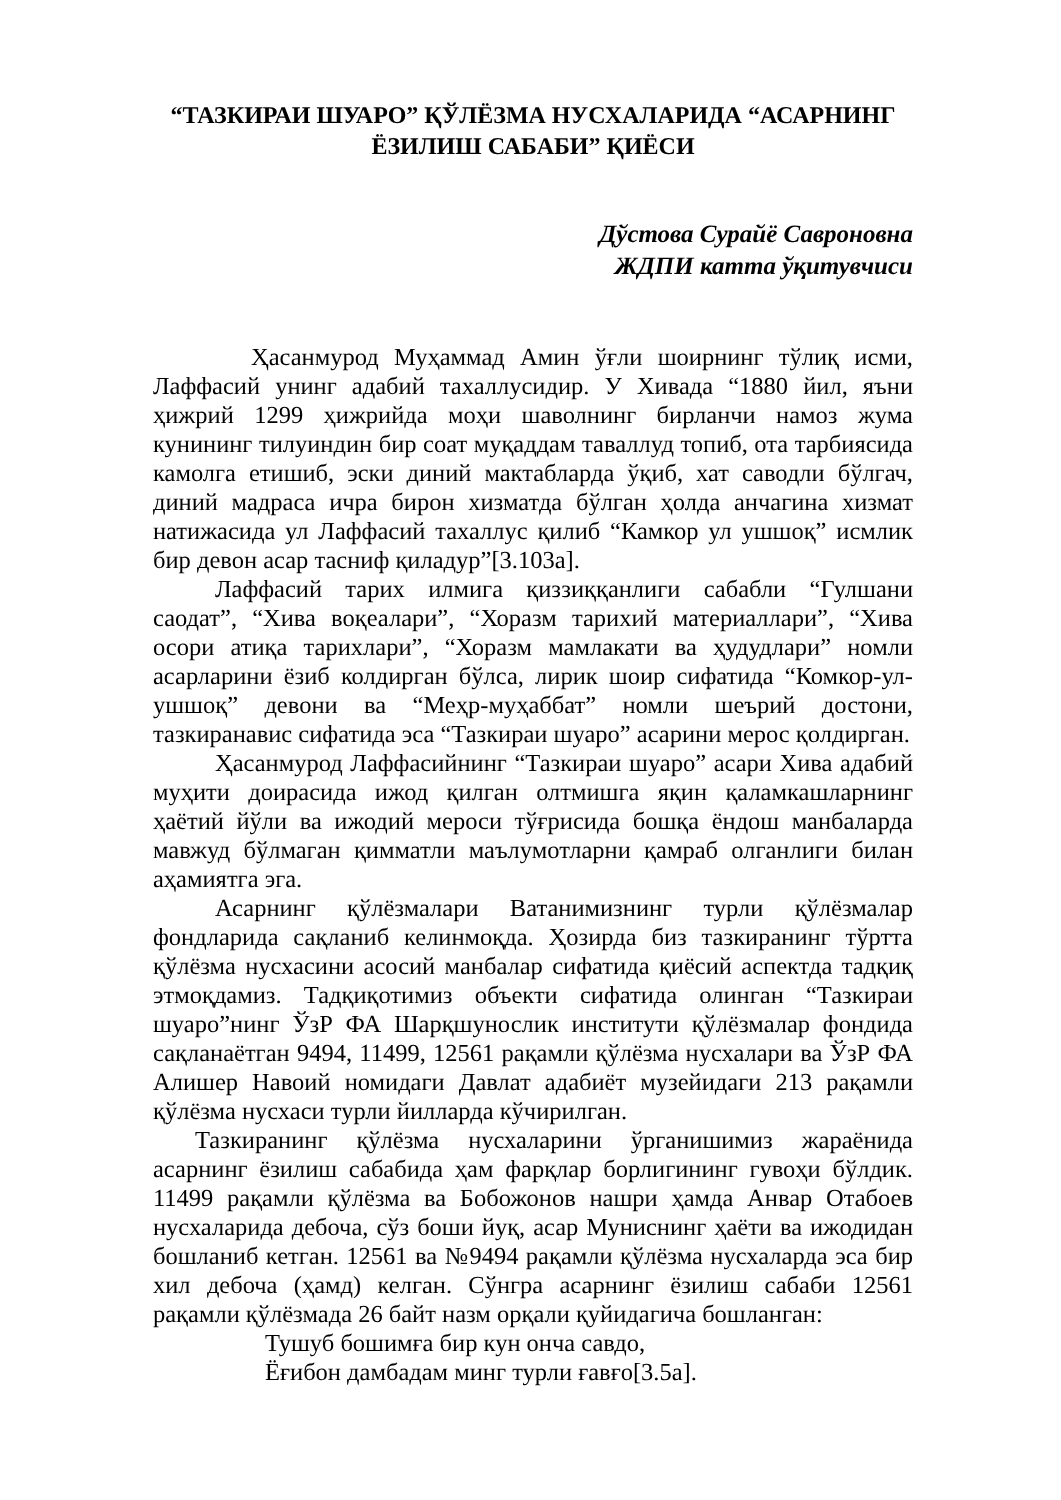“ТАЗКИРАИ ШУАРО” ҚЎЛЁЗМА НУСХАЛАРИДА “АСАРНИНГ
ЁЗИЛИШ САБАБИ” ҚИЁСИ
Дўстова Сурайё Савроновна
ЖДПИ катта ўқитувчиси
Ҳасанмурод Муҳаммад Амин ўғли шоирнинг тўлиқ исми, Лаффасий унинг адабий тахаллусидир. У Хивада “1880 йил, яъни ҳижрий 1299 ҳижрийда моҳи шаволнинг бирланчи намоз жума кунининг тилуиндин бир соат муқаддам таваллуд топиб, ота тарбиясида камолга етишиб, эски диний мактабларда ўқиб, хат саводли бўлгач, диний мадраса ичра бирон хизматда бўлган ҳолда анчагина хизмат натижасида ул Лаффасий тахаллус қилиб “Камкор ул ушшоқ” исмлик бир девон асар тасниф қиладур”[3.103а].
Лаффасий тарих илмига қиззиққанлиги сабабли “Гулшани саодат”, “Хива воқеалари”, “Хоразм тарихий материаллари”, “Хива осори атиқа тарихлари”, “Хоразм мамлакати ва ҳудудлари” номли асарларини ёзиб колдирган бўлса, лирик шоир сифатида “Комкор-ул-ушшоқ” девони ва “Меҳр-муҳаббат” номли шеърий достони, тазкиранавис сифатида эса “Тазкираи шуаро” асарини мерос қолдирган.
Ҳасанмурод Лаффасийнинг “Тазкираи шуаро” асари Хива адабий муҳити доирасида ижод қилган олтмишга яқин қаламкашларнинг ҳаётий йўли ва ижодий мероси тўғрисида бошқа ёндош манбаларда мавжуд бўлмаган қимматли маълумотларни қамраб олганлиги билан аҳамиятга эга.
Асарнинг қўлёзмалари Ватанимизнинг турли қўлёзмалар фондларида сақланиб келинмоқда. Ҳозирда биз тазкиранинг тўртта қўлёзма нусхасини асосий манбалар сифатида қиёсий аспектда тадқиқ этмоқдамиз. Тадқиқотимиз объекти сифатида олинган “Тазкираи шуаро”нинг ЎзР ФА Шарқшунослик институти қўлёзмалар фондида сақланаётган 9494, 11499, 12561 рақамли қўлёзма нусхалари ва ЎзР ФА Алишер Навоий номидаги Давлат адабиёт музейидаги 213 рақамли қўлёзма нусхаси турли йилларда кўчирилган.
Тазкиранинг қўлёзма нусхаларини ўрганишимиз жараёнида асарнинг ёзилиш сабабида ҳам фарқлар борлигининг гувоҳи бўлдик. 11499 рақамли қўлёзма ва Бобожонов нашри ҳамда Анвар Отабоев нусхаларида дебоча, сўз боши йуқ, асар Муниснинг ҳаёти ва ижодидан бошланиб кетган. 12561 ва №9494 рақамли қўлёзма нусхаларда эса бир хил дебоча (ҳамд) келган. Сўнгра асарнинг ёзилиш сабаби 12561 рақамли қўлёзмада 26 байт назм орқали қуйидагича бошланган:
Тушуб бошимға бир кун онча савдо,
Ёғибон дамбадам минг турли ғавғо[3.5а].